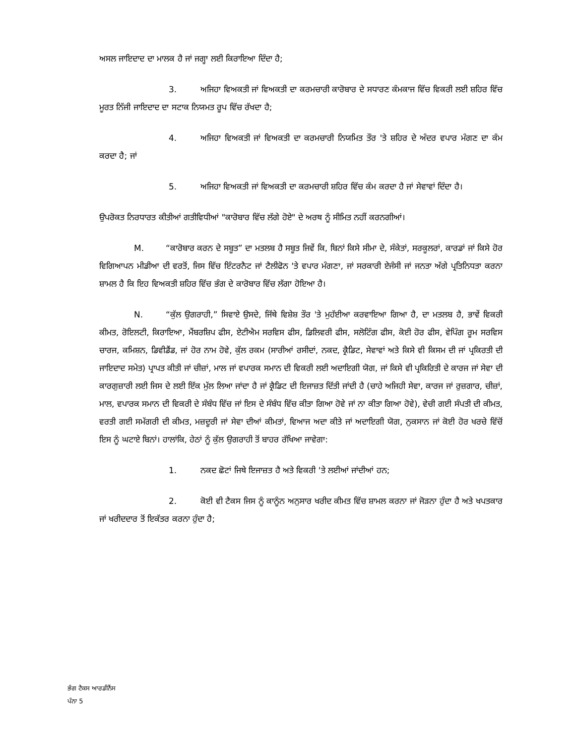ਅਸਲ ਜਾਇਦਾਦ ਦਾ ਮਾਲਕ ਹੈ ਜਾਂ ਜਗ੍ਹਾ ਲਈ ਕਿਰਾਇਆ ਦਿੰਦਾ ਹੈ;
3. ਅਜਿਹਾ ਵਿਅਕਤੀ ਜਾਂ ਵਿਅਕਤੀ ਦਾ ਕਰਮਚਾਰੀ ਕਾਰੋਬਾਰ ਦੇ ਸਧਾਰਣ ਕੰਮਕਾਜ ਵਿੱਚ ਵਿਕਰੀ ਲਈ ਸ਼ਹਿਰ ਵਿੱਚ ਮੂਰਤ ਨਿੱਜੀ ਜਾਇਦਾਦ ਦਾ ਸਟਾਕ ਨਿਯਮਤ ਰੂਪ ਵਿੱਚ ਰੱਖਦਾ ਹੈ;
4. ਅਜਿਹਾ ਵਿਅਕਤੀ ਜਾਂ ਵਿਅਕਤੀ ਦਾ ਕਰਮਚਾਰੀ ਨਿਯਮਿਤ ਤੌਰ 'ਤੇ ਸ਼ਹਿਰ ਦੇ ਅੰਦਰ ਵਪਾਰ ਮੰਗਣ ਦਾ ਕੰਮ ਕਰਦਾ ਹੈ; ਜਾਂ
5. ਅਜਿਹਾ ਵਿਅਕਤੀ ਜਾਂ ਵਿਅਕਤੀ ਦਾ ਕਰਮਚਾਰੀ ਸ਼ਹਿਰ ਵਿੱਚ ਕੰਮ ਕਰਦਾ ਹੈ ਜਾਂ ਸੇਵਾਵਾਂ ਦਿੰਦਾ ਹੈ।
ਉਪਰੋਕਤ ਨਿਰਧਾਰਤ ਕੀਤੀਆਂ ਗਤੀਵਿਧੀਆਂ "ਕਾਰੋਬਾਰ ਵਿੱਚ ਲੱਗੇ ਹੋਏ" ਦੇ ਅਰਥ ਨੂੰ ਸੀਮਿਤ ਨਹੀਂ ਕਰਨਗੀਆਂ।
M. “ਕਾਰੋਬਾਰ ਕਰਨ ਦੇ ਸਬੂਤ” ਦਾ ਮਤਲਬ ਹੈ ਸਬੂਤ ਜਿਵੇਂ ਕਿ, ਬਿਨਾਂ ਕਿਸੇ ਸੀਮਾ ਦੇ, ਸੰਕੇਤਾਂ, ਸਰਕੂਲਰਾਂ, ਕਾਰਡਾਂ ਜਾਂ ਕਿਸੇ ਹੋਰ ਵਿਗਿਆਪਨ ਮੀਡੀਆ ਦੀ ਵਰਤੋਂ, ਜਿਸ ਵਿੱਚ ਇੰਟਰਨੈਟ ਜਾਂ ਟੈਲੀਫੋਨ 'ਤੇ ਵਪਾਰ ਮੰਗਣਾ, ਜਾਂ ਸਰਕਾਰੀ ਏਜੰਸੀ ਜਾਂ ਜਨਤਾ ਅੱਗੇ ਪ੍ਰਤਿਨਿਧਤਾ ਕਰਨਾ ਸ਼ਾਮਲ ਹੈ ਕਿ ਇਹ ਵਿਅਕਤੀ ਸ਼ਹਿਰ ਵਿੱਚ ਭੰਗ ਦੇ ਕਾਰੋਬਾਰ ਵਿੱਚ ਲੱਗਾ ਹੋਇਆ ਹੈ।
N. “ਕੁੱਲ ਉਗਰਾਹੀ,” ਸਿਵਾਏ ਉਸਦੇ, ਜਿੱਥੇ ਵਿਸ਼ੇਸ਼ ਤੌਰ 'ਤੇ ਮੁਹੱਈਆ ਕਰਵਾਇਆ ਗਿਆ ਹੈ, ਦਾ ਮਤਲਬ ਹੈ, ਭਾਵੇਂ ਵਿਕਰੀ ਕੀਮਤ, ਰੋਇਲਟੀ, ਕਿਰਾਇਆ, ਮੈਂਬਰਸ਼ਿਪ ਫੀਸ, ਏਟੀਐਮ ਸਰਵਿਸ ਫੀਸ, ਡਿਲਿਵਰੀ ਫੀਸ, ਸਲੋਟਿੰਗ ਫੀਸ, ਕੋਈ ਹੋਰ ਫੀਸ, ਵੇਪਿੰਗ ਰੂਮ ਸਰਵਿਸ ਚਾਰਜ, ਕਮਿਸ਼ਨ, ਡਿਵੀਡੈਂਡ, ਜਾਂ ਹੋਰ ਨਾਮ ਹੋਵੇ, ਕੁੱਲ ਰਕਮ (ਸਾਰੀਆਂ ਰਸੀਦਾਂ, ਨਕਦ, ਕ੍ਰੈਡਿਟ, ਸੇਵਾਵਾਂ ਅਤੇ ਕਿਸੇ ਵੀ ਕਿਸਮ ਦੀ ਜਾਂ ਪ੍ਰਕਿਰਤੀ ਦੀ ਜਾਇਦਾਦ ਸਮੇਤ) ਪ੍ਰਾਪਤ ਕੀਤੀ ਜਾਂ ਚੀਜ਼ਾਂ, ਮਾਲ ਜਾਂ ਵਪਾਰਕ ਸਮਾਨ ਦੀ ਵਿਕਰੀ ਲਈ ਅਦਾਇਗੀ ਯੋਗ, ਜਾਂ ਕਿਸੇ ਵੀ ਪ੍ਰਕਿਰਿਤੀ ਦੇ ਕਾਰਜ ਜਾਂ ਸੇਵਾ ਦੀ ਕਾਰਗੁਜ਼ਾਰੀ ਲਈ ਜਿਸ ਦੇ ਲਈ ਇੱਕ ਮੁੱਲ ਲਿਆ ਜਾਂਦਾ ਹੈ ਜਾਂ ਕ੍ਰੈਡਿਟ ਦੀ ਇਜਾਜ਼ਤ ਦਿੱਤੀ ਜਾਂਦੀ ਹੈ (ਚਾਹੇ ਅਜਿਹੀ ਸੇਵਾ, ਕਾਰਜ ਜਾਂ ਰੁਜ਼ਗਾਰ, ਚੀਜ਼ਾਂ, ਮਾਲ, ਵਪਾਰਕ ਸਮਾਨ ਦੀ ਵਿਕਰੀ ਦੇ ਸੰਬੰਧ ਵਿੱਚ ਜਾਂ ਇਸ ਦੇ ਸੰਬੰਧ ਵਿੱਚ ਕੀਤਾ ਗਿਆ ਹੋਵੇ ਜਾਂ ਨਾ ਕੀਤਾ ਗਿਆ ਹੋਵੇ), ਵੇਚੀ ਗਈ ਸੰਪਤੀ ਦੀ ਕੀਮਤ, ਵਰਤੀ ਗਈ ਸਮੱਗਰੀ ਦੀ ਕੀਮਤ, ਮਜ਼ਦੂਰੀ ਜਾਂ ਸੇਵਾ ਦੀਆਂ ਕੀਮਤਾਂ, ਵਿਆਜ ਅਦਾ ਕੀਤੇ ਜਾਂ ਅਦਾਇਗੀ ਯੋਗ, ਨੁਕਸਾਨ ਜਾਂ ਕੋਈ ਹੋਰ ਖਰਚੇ ਵਿੱਚੋਂ ਇਸ ਨੂੰ ਘਟਾਏ ਬਿਨਾਂ। ਹਾਲਾਂਕਿ, ਹੇਠਾਂ ਨੂੰ ਕੁੱਲ ਉਗਰਾਹੀ ਤੋਂ ਬਾਹਰ ਰੱਖਿਆ ਜਾਵੇਗਾ:
1. ਨਕਦ ਛੋਟਾਂ ਜਿਥੇ ਇਜਾਜ਼ਤ ਹੈ ਅਤੇ ਵਿਕਰੀ 'ਤੇ ਲਈਆਂ ਜਾਂਦੀਆਂ ਹਨ;
2. ਕੋਈ ਵੀ ਟੈਕਸ ਜਿਸ ਨੂੰ ਕਾਨੂੰਨ ਅਨੁਸਾਰ ਖਰੀਦ ਕੀਮਤ ਵਿੱਚ ਸ਼ਾਮਲ ਕਰਨਾ ਜਾਂ ਜੋੜਨਾ ਹੁੰਦਾ ਹੈ ਅਤੇ ਖਪਤਕਾਰ ਜਾਂ ਖਰੀਦਦਾਰ ਤੋਂ ਇਕੱਤਰ ਕਰਨਾ ਹੁੰਦਾ ਹੈ;
ਭੰਗ ਟੈਕਸ ਆਰਡੀਨੈਂਸ
ਪੰਨਾ 5